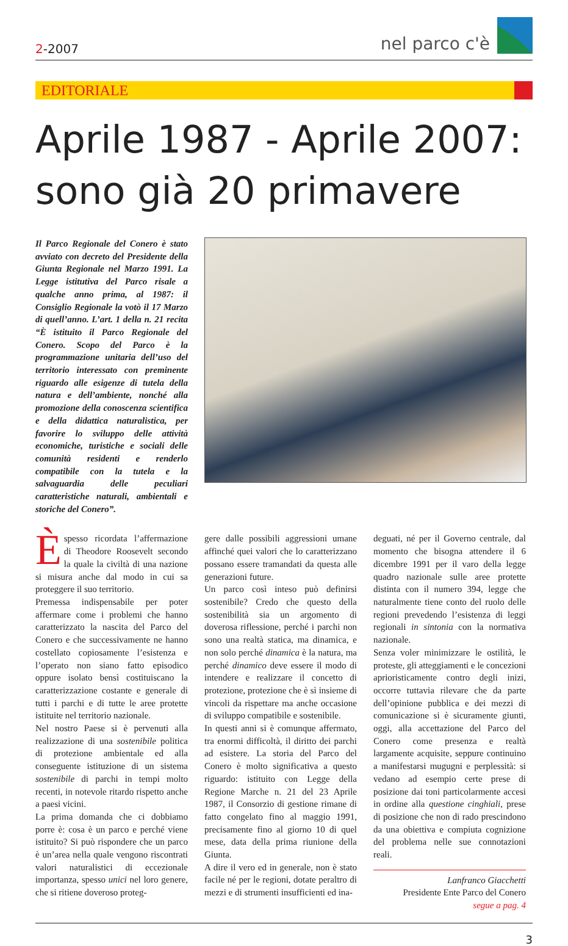2-2007
nel parco c'è
EDITORIALE
Aprile 1987 - Aprile 2007:
sono già 20 primavere
Il Parco Regionale del Conero è stato avviato con decreto del Presidente della Giunta Regionale nel Marzo 1991. La Legge istitutiva del Parco risale a qualche anno prima, al 1987: il Consiglio Regionale la votò il 17 Marzo di quell’anno. L’art. 1 della n. 21 recita “È istituito il Parco Regionale del Conero. Scopo del Parco è la programmazione unitaria dell’uso del territorio interessato con preminente riguardo alle esigenze di tutela della natura e dell’ambiente, nonché alla promozione della conoscenza scientifica e della didattica naturalistica, per favorire lo sviluppo delle attività economiche, turistiche e sociali delle comunità residenti e renderlo compatibile con la tutela e la salvaguardia delle peculiari caratteristiche naturali, ambientali e storiche del Conero”.
Èspesso ricordata l’affermazione di Theodore Roosevelt secondo la quale la civiltà di una nazione si misura anche dal modo in cui sa proteggere il suo territorio.
Premessa indispensabile per poter affermare come i problemi che hanno caratterizzato la nascita del Parco del Conero e che successivamente ne hanno costellato copiosamente l’esistenza e l’operato non siano fatto episodico oppure isolato bensì costituiscano la caratterizzazione costante e generale di tutti i parchi e di tutte le aree protette istituite nel territorio nazionale.
Nel nostro Paese si è pervenuti alla realizzazione di una sostenibile politica di protezione ambientale ed alla conseguente istituzione di un sistema sostenibile di parchi in tempi molto recenti, in notevole ritardo rispetto anche a paesi vicini.
La prima domanda che ci dobbiamo porre è: cosa è un parco e perché viene istituito? Si può rispondere che un parco è un’area nella quale vengono riscontrati valori naturalistici di eccezionale importanza, spesso unici nel loro genere, che si ritiene doveroso proteg-
gere dalle possibili aggressioni umane affinché quei valori che lo caratterizzano possano essere tramandati da questa alle generazioni future.
Un parco così inteso può definirsi sostenibile? Credo che questo della sostenibilità sia un argomento di doverosa riflessione, perché i parchi non sono una realtà statica, ma dinamica, e non solo perché dinamica è la natura, ma perché dinamico deve essere il modo di intendere e realizzare il concetto di protezione, protezione che è sì insieme di vincoli da rispettare ma anche occasione di sviluppo compatibile e sostenibile.
In questi anni si è comunque affermato, tra enormi difficoltà, il diritto dei parchi ad esistere. La storia del Parco del Conero è molto significativa a questo riguardo: istituito con Legge della Regione Marche n. 21 del 23 Aprile 1987, il Consorzio di gestione rimane di fatto congelato fino al maggio 1991, precisamente fino al giorno 10 di quel mese, data della prima riunione della Giunta.
A dire il vero ed in generale, non è stato facile né per le regioni, dotate peraltro di mezzi e di strumenti insufficienti ed ina-
deguati, né per il Governo centrale, dal momento che bisogna attendere il 6 dicembre 1991 per il varo della legge quadro nazionale sulle aree protette distinta con il numero 394, legge che naturalmente tiene conto del ruolo delle regioni prevedendo l’esistenza di leggi regionali in sintonia con la normativa nazionale.
Senza voler minimizzare le ostilità, le proteste, gli atteggiamenti e le concezioni aprioristicamente contro degli inizi, occorre tuttavia rilevare che da parte dell’opinione pubblica e dei mezzi di comunicazione si è sicuramente giunti, oggi, alla accettazione del Parco del Conero come presenza e realtà largamente acquisite, seppure continuino a manifestarsi mugugni e perplessità: si vedano ad esempio certe prese di posizione dai toni particolarmente accesi in ordine alla questione cinghiali, prese di posizione che non di rado prescindono da una obiettiva e compiuta cognizione del problema nelle sue connotazioni reali.
Lanfranco Giacchetti
Presidente Ente Parco del Conero
segue a pag. 4
3